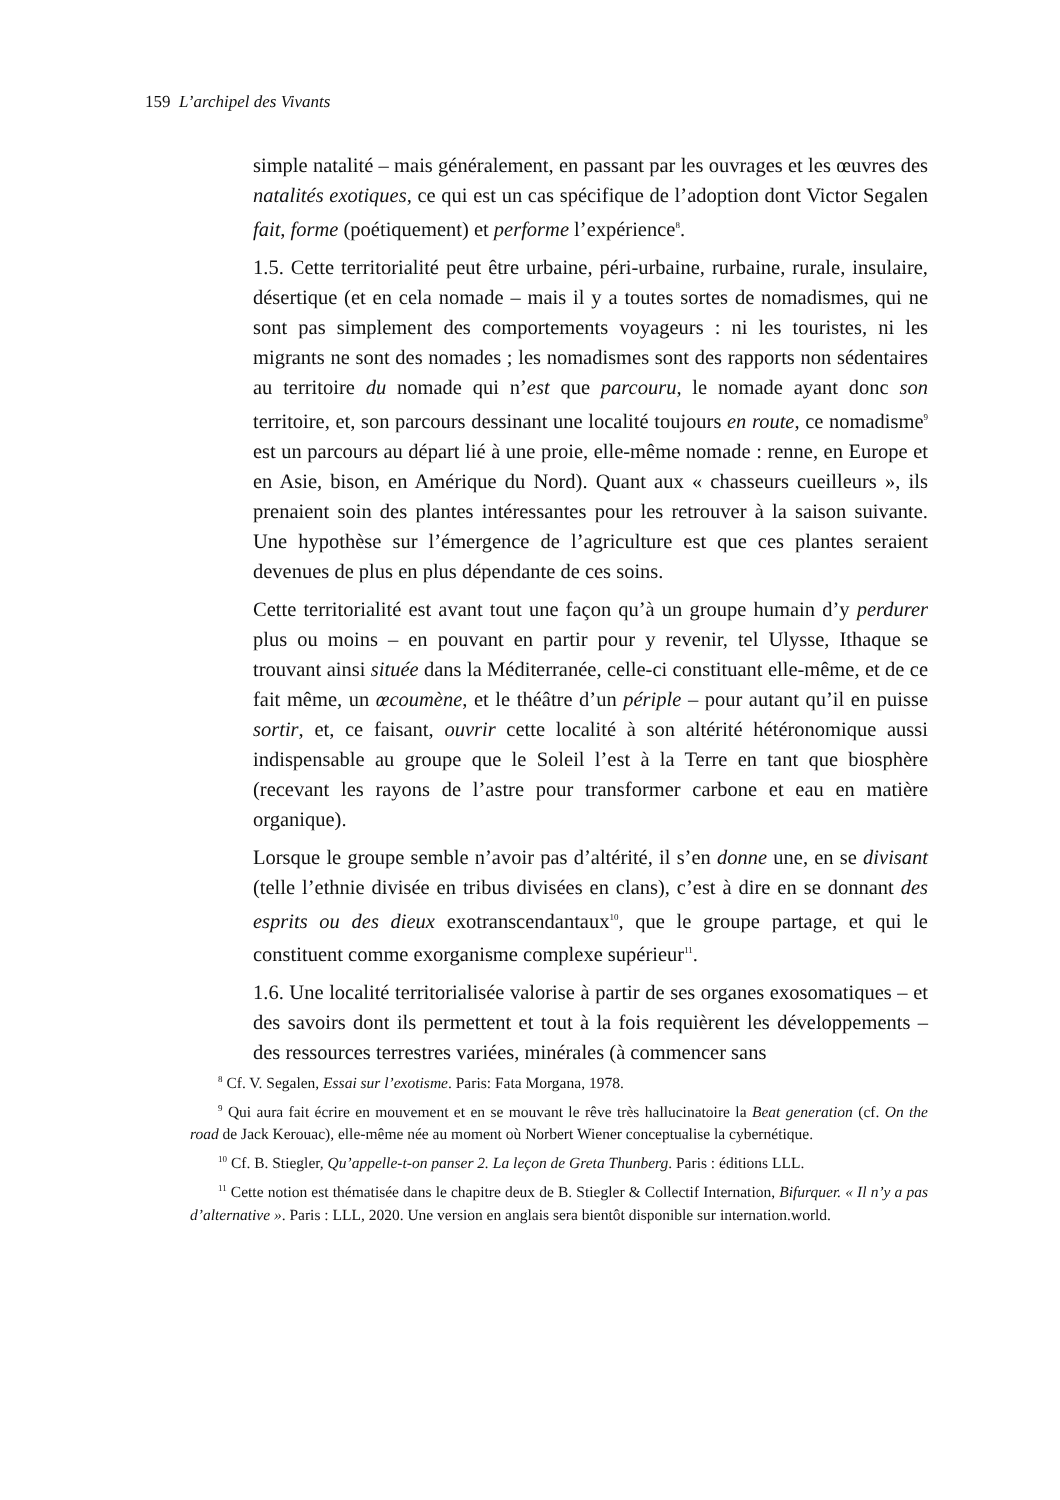159 L’archipel des Vivants
simple natalité – mais généralement, en passant par les ouvrages et les œuvres des natalités exotiques, ce qui est un cas spécifique de l’adoption dont Victor Segalen fait, forme (poétiquement) et performe l’expérience<sup>8</sup>.
1.5. Cette territorialité peut être urbaine, péri-urbaine, rurbaine, rurale, insulaire, désertique (et en cela nomade – mais il y a toutes sortes de nomadismes, qui ne sont pas simplement des comportements voyageurs : ni les touristes, ni les migrants ne sont des nomades ; les nomadismes sont des rapports non sédentaires au territoire du nomade qui n’est que parcouru, le nomade ayant donc son territoire, et, son parcours dessinant une localité toujours en route, ce nomadisme<sup>9</sup> est un parcours au départ lié à une proie, elle-même nomade : renne, en Europe et en Asie, bison, en Amérique du Nord). Quant aux « chasseurs cueilleurs », ils prenaient soin des plantes intéressantes pour les retrouver à la saison suivante. Une hypothèse sur l’émergence de l’agriculture est que ces plantes seraient devenues de plus en plus dépendante de ces soins.
Cette territorialité est avant tout une façon qu’à un groupe humain d’y perdurer plus ou moins – en pouvant en partir pour y revenir, tel Ulysse, Ithaque se trouvant ainsi située dans la Méditerranée, celle-ci constituant elle-même, et de ce fait même, un œcoumène, et le théâtre d’un périple – pour autant qu’il en puisse sortir, et, ce faisant, ouvrir cette localité à son altérité hétéronomique aussi indispensable au groupe que le Soleil l’est à la Terre en tant que biosphère (recevant les rayons de l’astre pour transformer carbone et eau en matière organique).
Lorsque le groupe semble n’avoir pas d’altérité, il s’en donne une, en se divisant (telle l’ethnie divisée en tribus divisées en clans), c’est à dire en se donnant des esprits ou des dieux exotranscendantaux<sup>10</sup>, que le groupe partage, et qui le constituent comme exorganisme complexe supérieur<sup>11</sup>.
1.6. Une localité territorialisée valorise à partir de ses organes exosomatiques – et des savoirs dont ils permettent et tout à la fois requièrent les développements – des ressources terrestres variées, minérales (à commencer sans
<sup>8</sup> Cf. V. Segalen, Essai sur l’exotisme. Paris: Fata Morgana, 1978.
<sup>9</sup> Qui aura fait écrire en mouvement et en se mouvant le rêve très hallucinatoire la Beat generation (cf. On the road de Jack Kerouac), elle-même née au moment où Norbert Wiener conceptualise la cybernétique.
<sup>10</sup> Cf. B. Stiegler, Qu’appelle-t-on panser 2. La leçon de Greta Thunberg. Paris : éditions LLL.
<sup>11</sup> Cette notion est thématisée dans le chapitre deux de B. Stiegler & Collectif Internation, Bifurquer. « Il n’y a pas d’alternative ». Paris : LLL, 2020. Une version en anglais sera bientôt disponible sur internation.world.